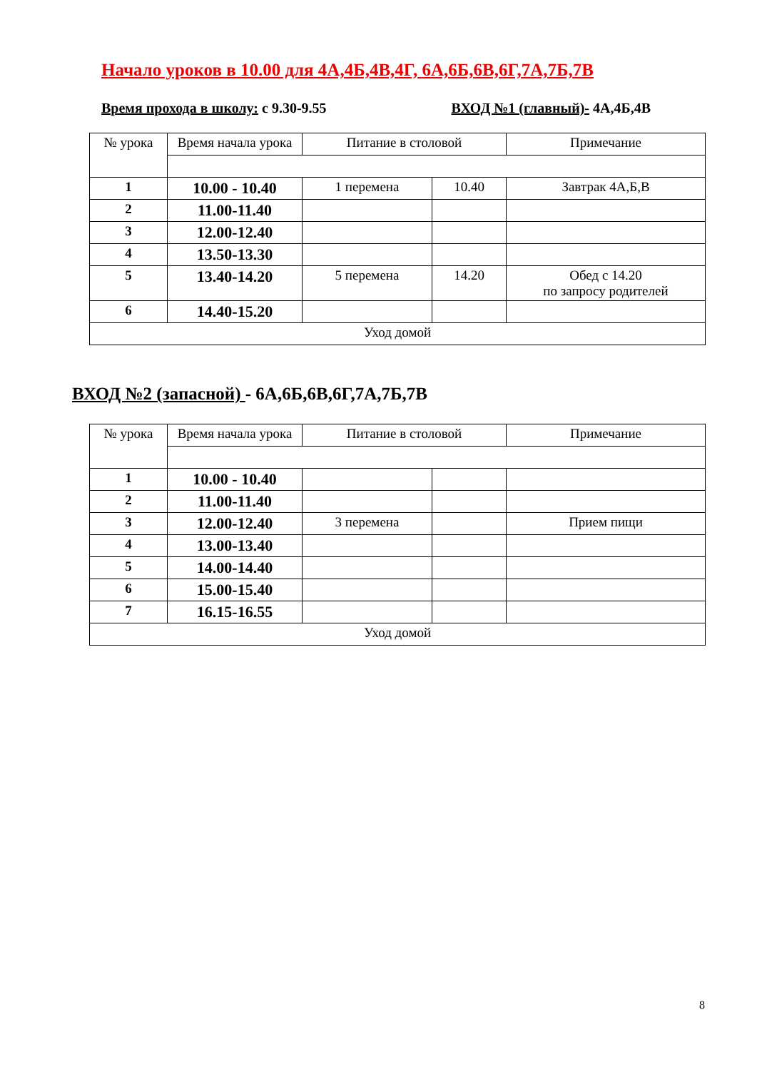Начало уроков в 10.00 для 4А,4Б,4В,4Г, 6А,6Б,6В,6Г,7А,7Б,7В
Время прохода в школу: с 9.30-9.55 ВХОД №1 (главный)- 4А,4Б,4В
| № урока | Время начала урока | Питание в столовой | | Примечание |
| 1 | 10.00 - 10.40 | 1 перемена | 10.40 | Завтрак 4А,Б,В |
| 2 | 11.00-11.40 | | | |
| 3 | 12.00-12.40 | | | |
| 4 | 13.50-13.30 | | | |
| 5 | 13.40-14.20 | 5 перемена | 14.20 | Обед с 14.20 по запросу родителей |
| 6 | 14.40-15.20 | | | |
| Уход домой | | | | |
ВХОД №2 (запасной) - 6А,6Б,6В,6Г,7А,7Б,7В
| № урока | Время начала урока | Питание в столовой | | Примечание |
| 1 | 10.00 - 10.40 | | | |
| 2 | 11.00-11.40 | | | |
| 3 | 12.00-12.40 | 3 перемена | | Прием пищи |
| 4 | 13.00-13.40 | | | |
| 5 | 14.00-14.40 | | | |
| 6 | 15.00-15.40 | | | |
| 7 | 16.15-16.55 | | | |
| Уход домой | | | | |
8